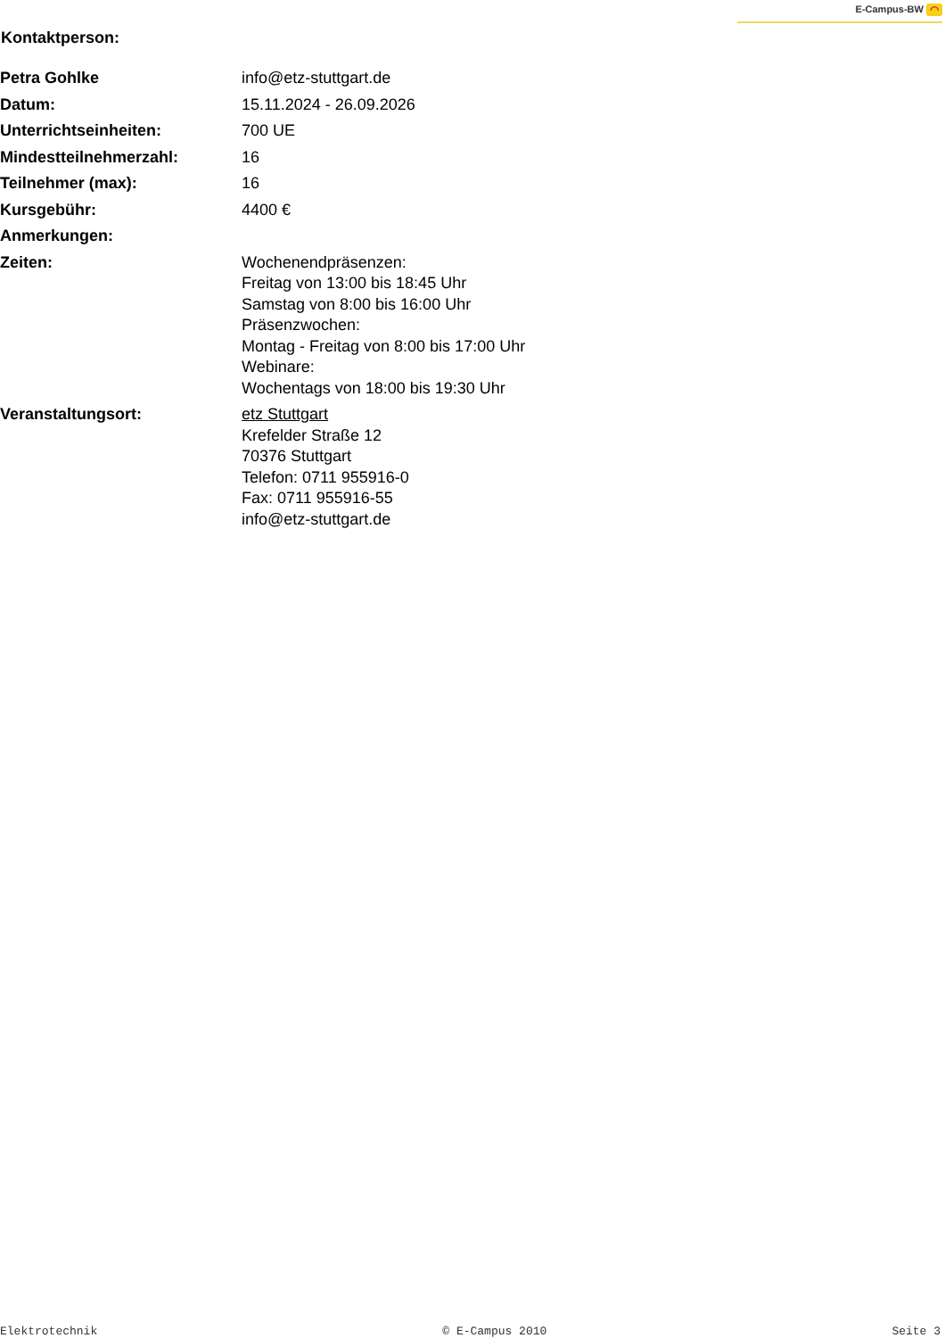E-Campus-BW ◠
Kontaktperson:
| Petra Gohlke | info@etz-stuttgart.de |
| Datum: | 15.11.2024 - 26.09.2026 |
| Unterrichtseinheiten: | 700 UE |
| Mindestteilnehmerzahl: | 16 |
| Teilnehmer (max): | 16 |
| Kursgebühr: | 4400 € |
| Anmerkungen: | |
| Zeiten: | Wochenendpräsenzen: Freitag von 13:00 bis 18:45 Uhr Samstag von 8:00 bis 16:00 Uhr Präsenzwochen: Montag - Freitag von 8:00 bis 17:00 Uhr Webinare: Wochentags von 18:00 bis 19:30 Uhr |
| Veranstaltungsort: | etz Stuttgart Krefelder Straße 12 70376 Stuttgart Telefon: 0711 955916-0 Fax: 0711 955916-55 info@etz-stuttgart.de |
Elektrotechnik © E-Campus 2010 Seite 3